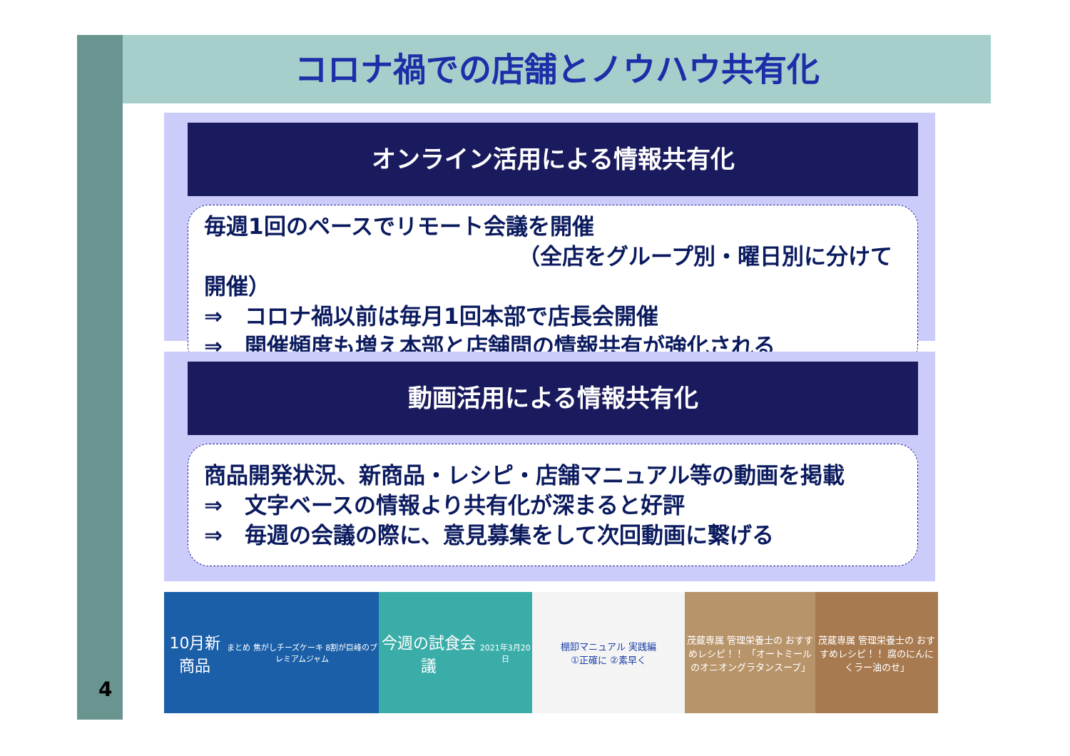コロナ禍での店舗とノウハウ共有化
オンライン活用による情報共有化
毎週1回のペースでリモート会議を開催
（全店をグループ別・曜日別に分けて開催）
⇒　コロナ禍以前は毎月1回本部で店長会開催
⇒　開催頻度も増え本部と店舗間の情報共有が強化される
動画活用による情報共有化
商品開発状況、新商品・レシピ・店舗マニュアル等の動画を掲載
⇒　文字ベースの情報より共有化が深まると好評
⇒　毎週の会議の際に、意見募集をして次回動画に繋げる
10月新商品
まとめ 焦がしチーズケーキ 8割が巨峰のプレミアムジャム
今週の試食会議
2021年3月20日
棚卸マニュアル 実践編
①正確に ②素早く
茂蔵専属 管理栄養士の おすすめレシピ！！ 「オートミールのオニオングラタンスープ」
茂蔵専属 管理栄養士の おすすめレシピ！！ 腐のにんにくラー油のせ」
4